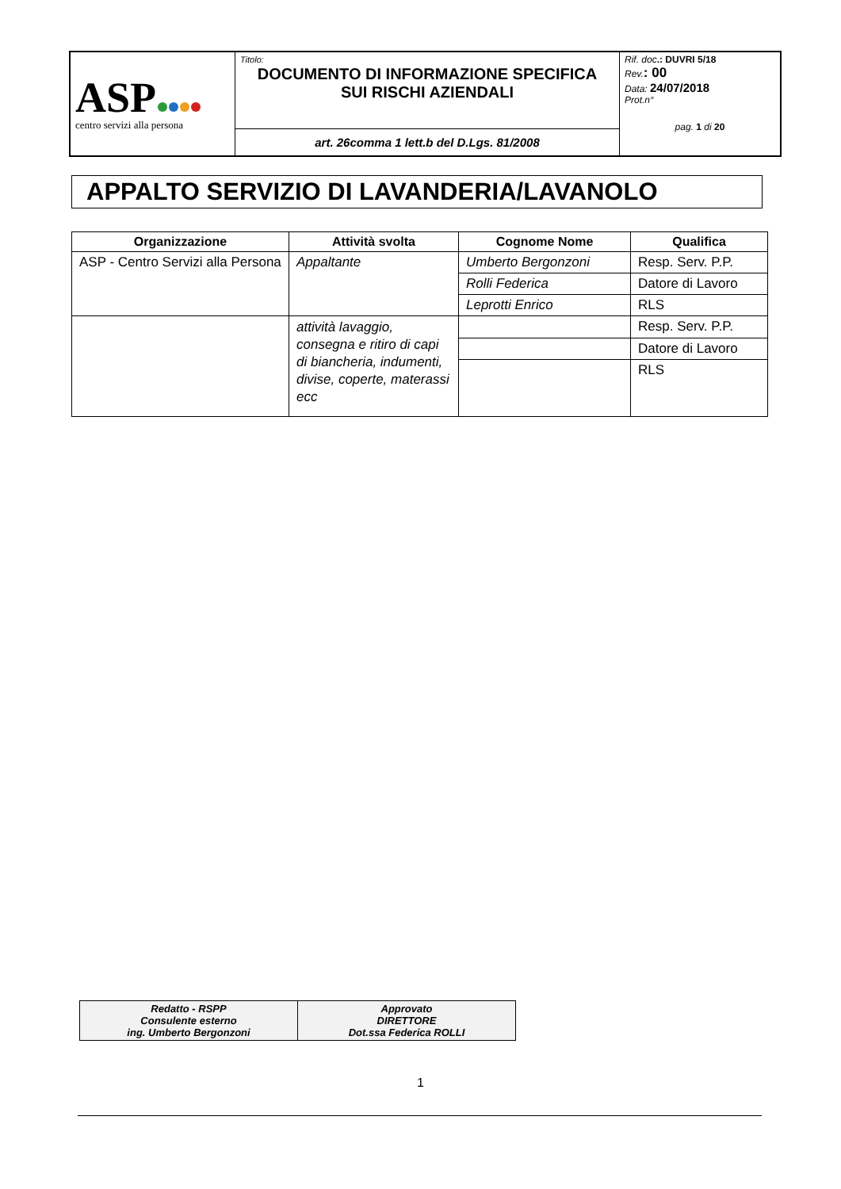| ASP centro servizi alla persona | Titolo: DOCUMENTO DI INFORMAZIONE SPECIFICA SUI RISCHI AZIENDALI | Rif. doc .: DUVRI 5/18 Rev. : 00 Data: 24/07/2018 Prot.n° pag. 1 di 20 |
| | art. 26comma 1 lett.b del D.Lgs. 81/2008 | |
APPALTO SERVIZIO DI LAVANDERIA/LAVANOLO
| Organizzazione | Attività svolta | Cognome Nome | Qualifica |
| --- | --- | --- | --- |
| ASP - Centro Servizi alla Persona | Appaltante | Umberto Bergonzoni | Resp. Serv. P.P. |
| | | Rolli Federica | Datore di Lavoro |
| | | Leprotti Enrico | RLS |
| | attività lavaggio, consegna e ritiro di capi di biancheria, indumenti, divise, coperte, materassi ecc | | Resp. Serv. P.P. |
| | | | Datore di Lavoro |
| | | | RLS |
| Redatto - RSPP Consulente esterno ing. Umberto Bergonzoni | Approvato DIRETTORE Dot.ssa Federica ROLLI |
1